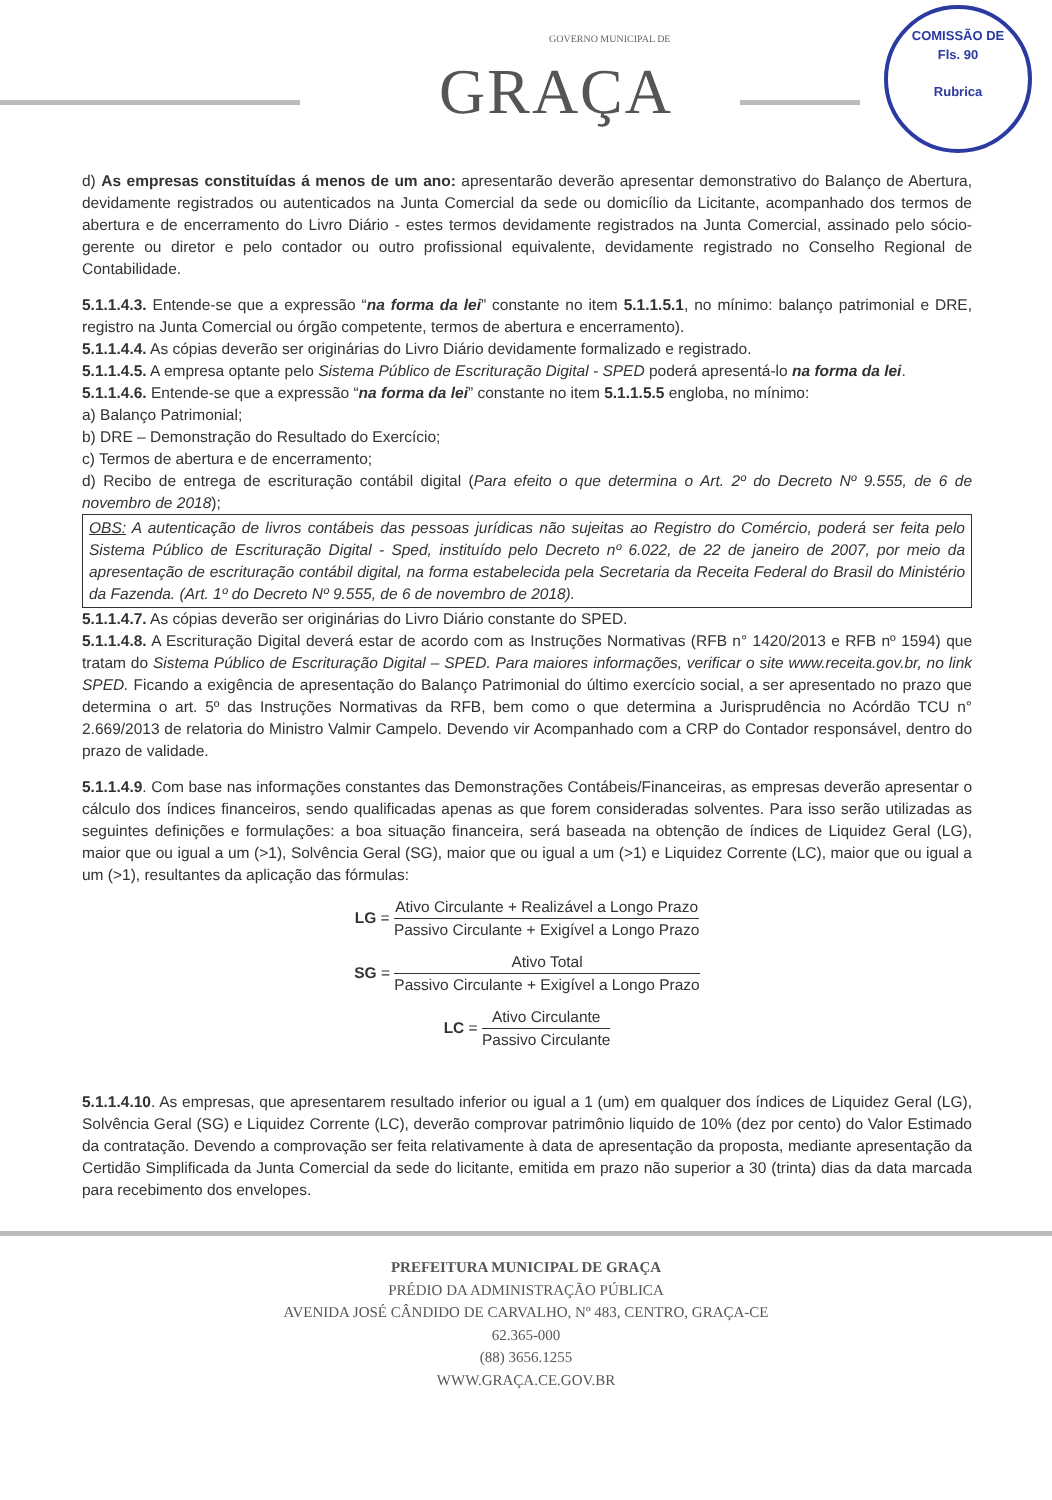GOVERNO MUNICIPAL DE
GRAÇA
COMISSÃO DE
Fls. 90
Rubrica
d) As empresas constituídas á menos de um ano: apresentarão deverão apresentar demonstrativo do Balanço de Abertura, devidamente registrados ou autenticados na Junta Comercial da sede ou domicílio da Licitante, acompanhado dos termos de abertura e de encerramento do Livro Diário - estes termos devidamente registrados na Junta Comercial, assinado pelo sócio-gerente ou diretor e pelo contador ou outro profissional equivalente, devidamente registrado no Conselho Regional de Contabilidade.
5.1.1.4.3. Entende-se que a expressão “na forma da lei” constante no item 5.1.1.5.1, no mínimo: balanço patrimonial e DRE, registro na Junta Comercial ou órgão competente, termos de abertura e encerramento).
5.1.1.4.4. As cópias deverão ser originárias do Livro Diário devidamente formalizado e registrado.
5.1.1.4.5. A empresa optante pelo Sistema Público de Escrituração Digital - SPED poderá apresentá-lo na forma da lei.
5.1.1.4.6. Entende-se que a expressão “na forma da lei” constante no item 5.1.1.5.5 engloba, no mínimo:
a) Balanço Patrimonial;
b) DRE – Demonstração do Resultado do Exercício;
c) Termos de abertura e de encerramento;
d) Recibo de entrega de escrituração contábil digital (Para efeito o que determina o Art. 2º do Decreto Nº 9.555, de 6 de novembro de 2018);
OBS: A autenticação de livros contábeis das pessoas jurídicas não sujeitas ao Registro do Comércio, poderá ser feita pelo Sistema Público de Escrituração Digital - Sped, instituído pelo Decreto nº 6.022, de 22 de janeiro de 2007, por meio da apresentação de escrituração contábil digital, na forma estabelecida pela Secretaria da Receita Federal do Brasil do Ministério da Fazenda. (Art. 1º do Decreto Nº 9.555, de 6 de novembro de 2018).
5.1.1.4.7. As cópias deverão ser originárias do Livro Diário constante do SPED.
5.1.1.4.8. A Escrituração Digital deverá estar de acordo com as Instruções Normativas (RFB n° 1420/2013 e RFB nº 1594) que tratam do Sistema Público de Escrituração Digital – SPED. Para maiores informações, verificar o site www.receita.gov.br, no link SPED. Ficando a exigência de apresentação do Balanço Patrimonial do último exercício social, a ser apresentado no prazo que determina o art. 5º das Instruções Normativas da RFB, bem como o que determina a Jurisprudência no Acórdão TCU n° 2.669/2013 de relatoria do Ministro Valmir Campelo. Devendo vir Acompanhado com a CRP do Contador responsável, dentro do prazo de validade.
5.1.1.4.9. Com base nas informações constantes das Demonstrações Contábeis/Financeiras, as empresas deverão apresentar o cálculo dos índices financeiros, sendo qualificadas apenas as que forem consideradas solventes. Para isso serão utilizadas as seguintes definições e formulações: a boa situação financeira, será baseada na obtenção de índices de Liquidez Geral (LG), maior que ou igual a um (>1), Solvência Geral (SG), maior que ou igual a um (>1) e Liquidez Corrente (LC), maior que ou igual a um (>1), resultantes da aplicação das fórmulas:
LG = Ativo Circulante + Realizável a Longo Prazo Passivo Circulante + Exigível a Longo Prazo
SG = Ativo Total Passivo Circulante + Exigível a Longo Prazo
LC = Ativo Circulante Passivo Circulante
5.1.1.4.10. As empresas, que apresentarem resultado inferior ou igual a 1 (um) em qualquer dos índices de Liquidez Geral (LG), Solvência Geral (SG) e Liquidez Corrente (LC), deverão comprovar patrimônio liquido de 10% (dez por cento) do Valor Estimado da contratação. Devendo a comprovação ser feita relativamente à data de apresentação da proposta, mediante apresentação da Certidão Simplificada da Junta Comercial da sede do licitante, emitida em prazo não superior a 30 (trinta) dias da data marcada para recebimento dos envelopes.
PREFEITURA MUNICIPAL DE GRAÇA
PRÉDIO DA ADMINISTRAÇÃO PÚBLICA
AVENIDA JOSÉ CÂNDIDO DE CARVALHO, Nº 483, CENTRO, GRAÇA-CE
62.365-000
(88) 3656.1255
WWW.GRAÇA.CE.GOV.BR